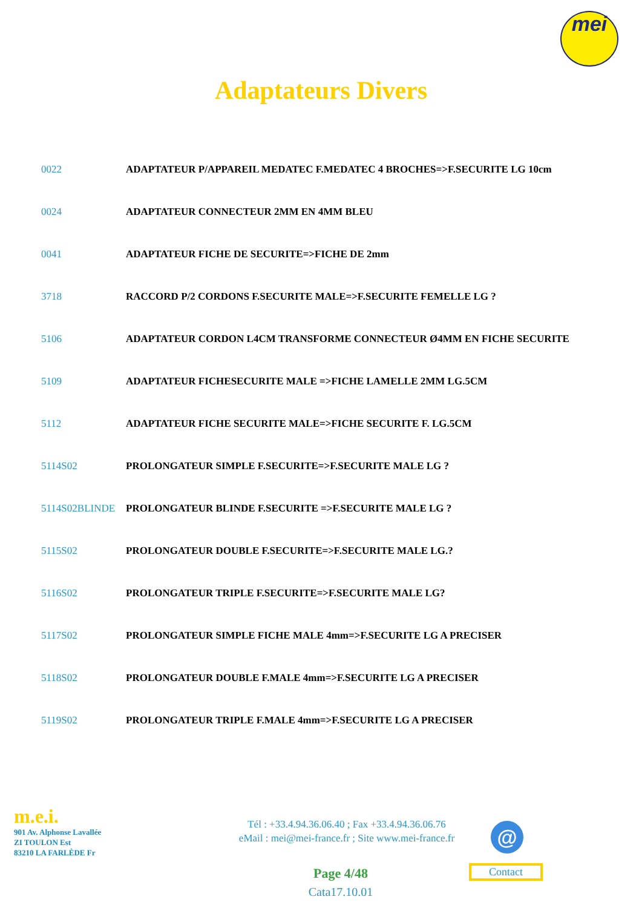mei
Adaptateurs Divers
| 0022 | ADAPTATEUR P/APPAREIL MEDATEC F.MEDATEC 4 BROCHES=>F.SECURITE LG 10cm |
| 0024 | ADAPTATEUR CONNECTEUR 2MM EN 4MM BLEU |
| 0041 | ADAPTATEUR FICHE DE SECURITE=>FICHE DE 2mm |
| 3718 | RACCORD P/2 CORDONS F.SECURITE MALE=>F.SECURITE FEMELLE LG ? |
| 5106 | ADAPTATEUR CORDON L4CM TRANSFORME CONNECTEUR Ø4MM EN FICHE SECURITE |
| 5109 | ADAPTATEUR FICHESECURITE MALE =>FICHE LAMELLE 2MM LG.5CM |
| 5112 | ADAPTATEUR FICHE SECURITE MALE=>FICHE SECURITE F. LG.5CM |
| 5114S02 | PROLONGATEUR SIMPLE F.SECURITE=>F.SECURITE MALE LG ? |
| 5114S02BLINDE | PROLONGATEUR BLINDE F.SECURITE =>F.SECURITE MALE LG ? |
| 5115S02 | PROLONGATEUR DOUBLE F.SECURITE=>F.SECURITE MALE LG.? |
| 5116S02 | PROLONGATEUR TRIPLE F.SECURITE=>F.SECURITE MALE LG? |
| 5117S02 | PROLONGATEUR SIMPLE FICHE MALE 4mm=>F.SECURITE LG A PRECISER |
| 5118S02 | PROLONGATEUR DOUBLE F.MALE 4mm=>F.SECURITE LG A PRECISER |
| 5119S02 | PROLONGATEUR TRIPLE F.MALE 4mm=>F.SECURITE LG A PRECISER |
m.e.i.
901 Av. Alphonse Lavallée
ZI TOULON Est
83210 LA FARLÈDE Fr
Tél : +33.4.94.36.06.40 ; Fax +33.4.94.36.06.76
eMail : mei@mei-france.fr ; Site www.mei-france.fr
@
Contact
Page 4/48
Cata17.10.01